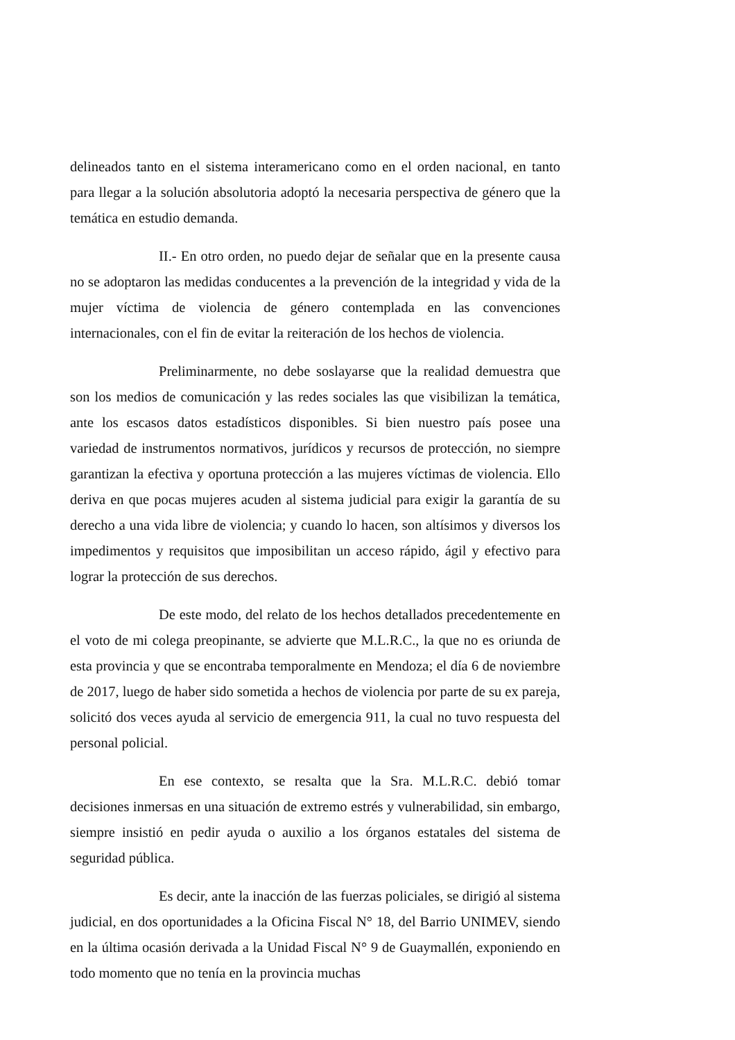delineados tanto en el sistema interamericano como en el orden nacional, en tanto para llegar a la solución absolutoria adoptó la necesaria perspectiva de género que la temática en estudio demanda.
II.- En otro orden, no puedo dejar de señalar que en la presente causa no se adoptaron las medidas conducentes a la prevención de la integridad y vida de la mujer víctima de violencia de género contemplada en las convenciones internacionales, con el fin de evitar la reiteración de los hechos de violencia.
Preliminarmente, no debe soslayarse que la realidad demuestra que son los medios de comunicación y las redes sociales las que visibilizan la temática, ante los escasos datos estadísticos disponibles. Si bien nuestro país posee una variedad de instrumentos normativos, jurídicos y recursos de protección, no siempre garantizan la efectiva y oportuna protección a las mujeres víctimas de violencia. Ello deriva en que pocas mujeres acuden al sistema judicial para exigir la garantía de su derecho a una vida libre de violencia; y cuando lo hacen, son altísimos y diversos los impedimentos y requisitos que imposibilitan un acceso rápido, ágil y efectivo para lograr la protección de sus derechos.
De este modo, del relato de los hechos detallados precedentemente en el voto de mi colega preopinante, se advierte que M.L.R.C., la que no es oriunda de esta provincia y que se encontraba temporalmente en Mendoza; el día 6 de noviembre de 2017, luego de haber sido sometida a hechos de violencia por parte de su ex pareja, solicitó dos veces ayuda al servicio de emergencia 911, la cual no tuvo respuesta del personal policial.
En ese contexto, se resalta que la Sra. M.L.R.C. debió tomar decisiones inmersas en una situación de extremo estrés y vulnerabilidad, sin embargo, siempre insistió en pedir ayuda o auxilio a los órganos estatales del sistema de seguridad pública.
Es decir, ante la inacción de las fuerzas policiales, se dirigió al sistema judicial, en dos oportunidades a la Oficina Fiscal N° 18, del Barrio UNIMEV, siendo en la última ocasión derivada a la Unidad Fiscal N° 9 de Guaymallén, exponiendo en todo momento que no tenía en la provincia muchas